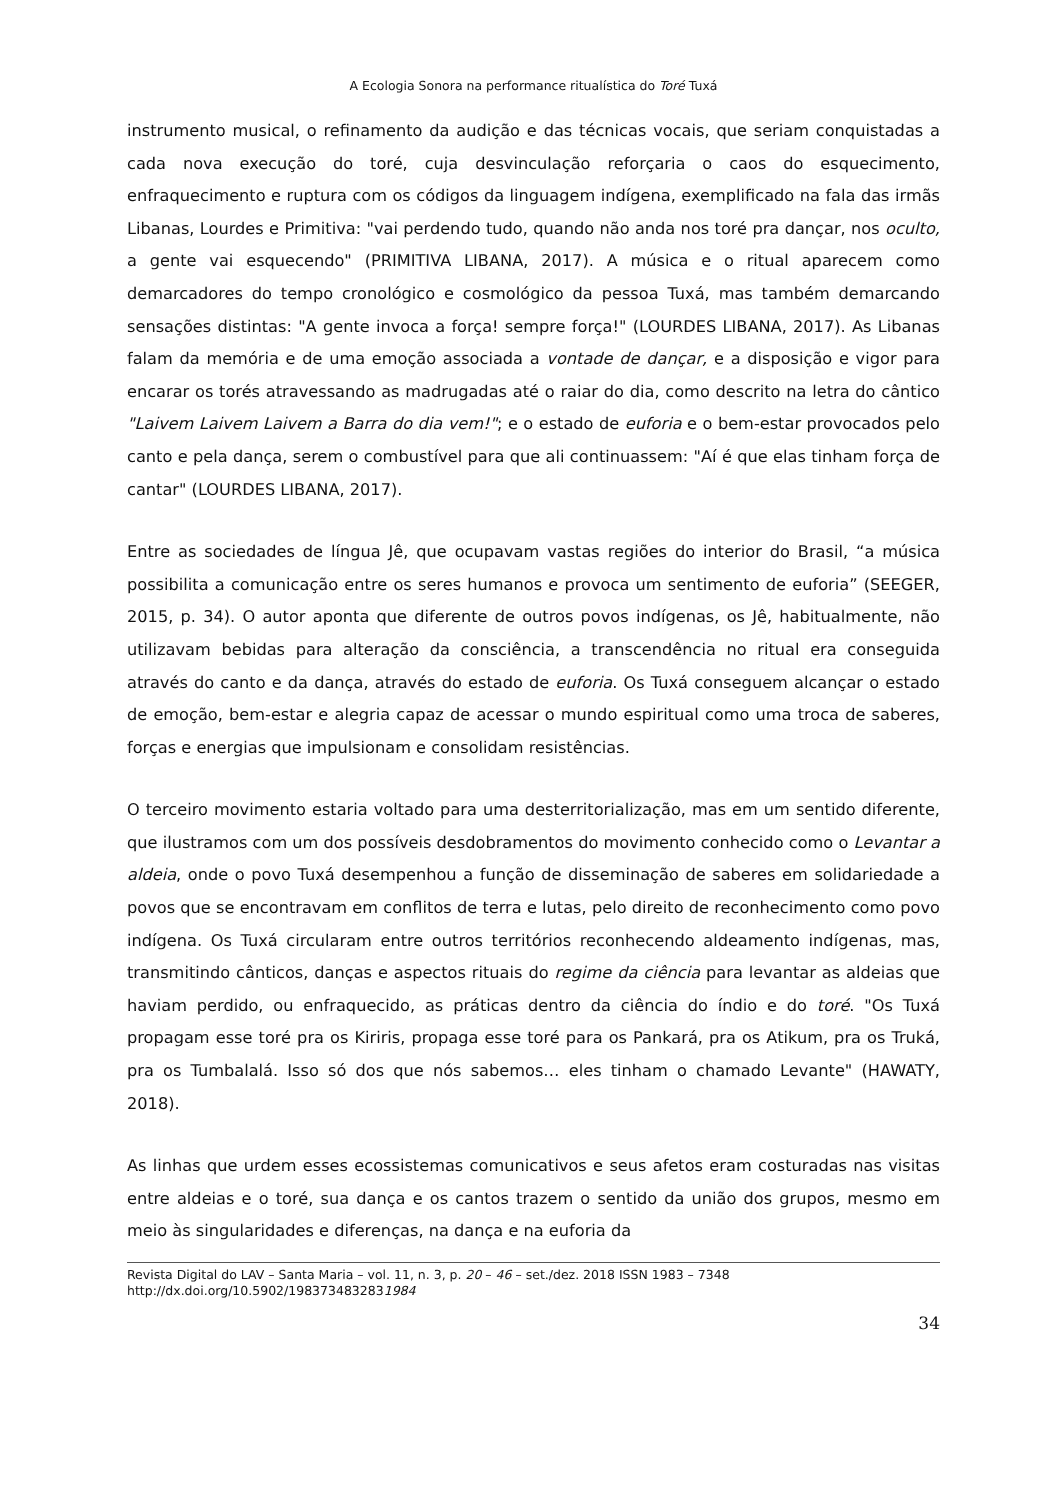A Ecologia Sonora na performance ritualística do Toré Tuxá
instrumento musical, o refinamento da audição e das técnicas vocais, que seriam conquistadas a cada nova execução do toré, cuja desvinculação reforçaria o caos do esquecimento, enfraquecimento e ruptura com os códigos da linguagem indígena, exemplificado na fala das irmãs Libanas, Lourdes e Primitiva: "vai perdendo tudo, quando não anda nos toré pra dançar, nos oculto, a gente vai esquecendo" (PRIMITIVA LIBANA, 2017). A música e o ritual aparecem como demarcadores do tempo cronológico e cosmológico da pessoa Tuxá, mas também demarcando sensações distintas: "A gente invoca a força! sempre força!" (LOURDES LIBANA, 2017). As Libanas falam da memória e de uma emoção associada a vontade de dançar, e a disposição e vigor para encarar os torés atravessando as madrugadas até o raiar do dia, como descrito na letra do cântico "Laivem Laivem Laivem a Barra do dia vem!"; e o estado de euforia e o bem-estar provocados pelo canto e pela dança, serem o combustível para que ali continuassem: "Aí é que elas tinham força de cantar" (LOURDES LIBANA, 2017).
Entre as sociedades de língua Jê, que ocupavam vastas regiões do interior do Brasil, “a música possibilita a comunicação entre os seres humanos e provoca um sentimento de euforia” (SEEGER, 2015, p. 34). O autor aponta que diferente de outros povos indígenas, os Jê, habitualmente, não utilizavam bebidas para alteração da consciência, a transcendência no ritual era conseguida através do canto e da dança, através do estado de euforia. Os Tuxá conseguem alcançar o estado de emoção, bem-estar e alegria capaz de acessar o mundo espiritual como uma troca de saberes, forças e energias que impulsionam e consolidam resistências.
O terceiro movimento estaria voltado para uma desterritorialização, mas em um sentido diferente, que ilustramos com um dos possíveis desdobramentos do movimento conhecido como o Levantar a aldeia, onde o povo Tuxá desempenhou a função de disseminação de saberes em solidariedade a povos que se encontravam em conflitos de terra e lutas, pelo direito de reconhecimento como povo indígena. Os Tuxá circularam entre outros territórios reconhecendo aldeamento indígenas, mas, transmitindo cânticos, danças e aspectos rituais do regime da ciência para levantar as aldeias que haviam perdido, ou enfraquecido, as práticas dentro da ciência do índio e do toré. "Os Tuxá propagam esse toré pra os Kiriris, propaga esse toré para os Pankará, pra os Atikum, pra os Truká, pra os Tumbalalá. Isso só dos que nós sabemos… eles tinham o chamado Levante" (HAWATY, 2018).
As linhas que urdem esses ecossistemas comunicativos e seus afetos eram costuradas nas visitas entre aldeias e o toré, sua dança e os cantos trazem o sentido da união dos grupos, mesmo em meio às singularidades e diferenças, na dança e na euforia da
Revista Digital do LAV – Santa Maria – vol. 11, n. 3, p. 20 – 46 – set./dez. 2018 ISSN 1983 – 7348
http://dx.doi.org/10.5902/1983734832831984
34